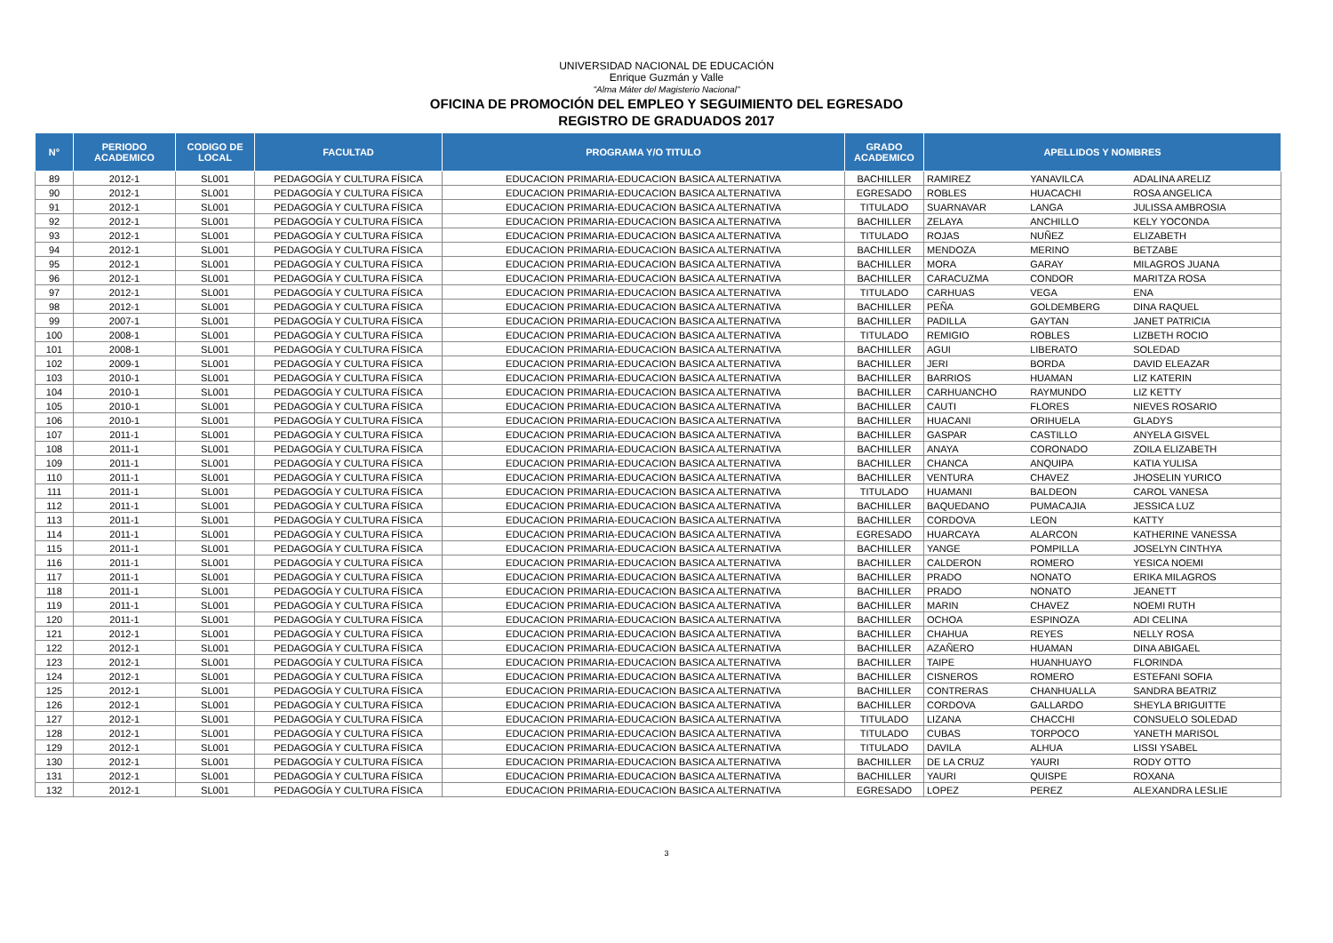UNIVERSIDAD NACIONAL DE EDUCACIÓN
Enrique Guzmán y Valle
"Alma Máter del Magisterio Nacional"
OFICINA DE PROMOCIÓN DEL EMPLEO Y SEGUIMIENTO DEL EGRESADO
REGISTRO DE GRADUADOS 2017
| N° | PERIODO ACADEMICO | CODIGO DE LOCAL | FACULTAD | PROGRAMA Y/O TITULO | GRADO ACADEMICO | APELLIDOS Y NOMBRES | | |
| --- | --- | --- | --- | --- | --- | --- | --- | --- |
| 89 | 2012-1 | SL001 | PEDAGOGÍA Y CULTURA FÍSICA | EDUCACION PRIMARIA-EDUCACION BASICA ALTERNATIVA | BACHILLER | RAMIREZ | YANAVILCA | ADALINA ARELIZ |
| 90 | 2012-1 | SL001 | PEDAGOGÍA Y CULTURA FÍSICA | EDUCACION PRIMARIA-EDUCACION BASICA ALTERNATIVA | EGRESADO | ROBLES | HUACACHI | ROSA ANGELICA |
| 91 | 2012-1 | SL001 | PEDAGOGÍA Y CULTURA FÍSICA | EDUCACION PRIMARIA-EDUCACION BASICA ALTERNATIVA | TITULADO | SUARNAVAR | LANGA | JULISSA AMBROSIA |
| 92 | 2012-1 | SL001 | PEDAGOGÍA Y CULTURA FÍSICA | EDUCACION PRIMARIA-EDUCACION BASICA ALTERNATIVA | BACHILLER | ZELAYA | ANCHILLO | KELY YOCONDA |
| 93 | 2012-1 | SL001 | PEDAGOGÍA Y CULTURA FÍSICA | EDUCACION PRIMARIA-EDUCACION BASICA ALTERNATIVA | TITULADO | ROJAS | NUÑEZ | ELIZABETH |
| 94 | 2012-1 | SL001 | PEDAGOGÍA Y CULTURA FÍSICA | EDUCACION PRIMARIA-EDUCACION BASICA ALTERNATIVA | BACHILLER | MENDOZA | MERINO | BETZABE |
| 95 | 2012-1 | SL001 | PEDAGOGÍA Y CULTURA FÍSICA | EDUCACION PRIMARIA-EDUCACION BASICA ALTERNATIVA | BACHILLER | MORA | GARAY | MILAGROS JUANA |
| 96 | 2012-1 | SL001 | PEDAGOGÍA Y CULTURA FÍSICA | EDUCACION PRIMARIA-EDUCACION BASICA ALTERNATIVA | BACHILLER | CARACUZMA | CONDOR | MARITZA ROSA |
| 97 | 2012-1 | SL001 | PEDAGOGÍA Y CULTURA FÍSICA | EDUCACION PRIMARIA-EDUCACION BASICA ALTERNATIVA | TITULADO | CARHUAS | VEGA | ENA |
| 98 | 2012-1 | SL001 | PEDAGOGÍA Y CULTURA FÍSICA | EDUCACION PRIMARIA-EDUCACION BASICA ALTERNATIVA | BACHILLER | PEÑA | GOLDEMBERG | DINA RAQUEL |
| 99 | 2007-1 | SL001 | PEDAGOGÍA Y CULTURA FÍSICA | EDUCACION PRIMARIA-EDUCACION BASICA ALTERNATIVA | BACHILLER | PADILLA | GAYTAN | JANET PATRICIA |
| 100 | 2008-1 | SL001 | PEDAGOGÍA Y CULTURA FÍSICA | EDUCACION PRIMARIA-EDUCACION BASICA ALTERNATIVA | TITULADO | REMIGIO | ROBLES | LIZBETH ROCIO |
| 101 | 2008-1 | SL001 | PEDAGOGÍA Y CULTURA FÍSICA | EDUCACION PRIMARIA-EDUCACION BASICA ALTERNATIVA | BACHILLER | AGUI | LIBERATO | SOLEDAD |
| 102 | 2009-1 | SL001 | PEDAGOGÍA Y CULTURA FÍSICA | EDUCACION PRIMARIA-EDUCACION BASICA ALTERNATIVA | BACHILLER | JERI | BORDA | DAVID ELEAZAR |
| 103 | 2010-1 | SL001 | PEDAGOGÍA Y CULTURA FÍSICA | EDUCACION PRIMARIA-EDUCACION BASICA ALTERNATIVA | BACHILLER | BARRIOS | HUAMAN | LIZ KATERIN |
| 104 | 2010-1 | SL001 | PEDAGOGÍA Y CULTURA FÍSICA | EDUCACION PRIMARIA-EDUCACION BASICA ALTERNATIVA | BACHILLER | CARHUANCHO | RAYMUNDO | LIZ KETTY |
| 105 | 2010-1 | SL001 | PEDAGOGÍA Y CULTURA FÍSICA | EDUCACION PRIMARIA-EDUCACION BASICA ALTERNATIVA | BACHILLER | CAUTI | FLORES | NIEVES ROSARIO |
| 106 | 2010-1 | SL001 | PEDAGOGÍA Y CULTURA FÍSICA | EDUCACION PRIMARIA-EDUCACION BASICA ALTERNATIVA | BACHILLER | HUACANI | ORIHUELA | GLADYS |
| 107 | 2011-1 | SL001 | PEDAGOGÍA Y CULTURA FÍSICA | EDUCACION PRIMARIA-EDUCACION BASICA ALTERNATIVA | BACHILLER | GASPAR | CASTILLO | ANYELA GISVEL |
| 108 | 2011-1 | SL001 | PEDAGOGÍA Y CULTURA FÍSICA | EDUCACION PRIMARIA-EDUCACION BASICA ALTERNATIVA | BACHILLER | ANAYA | CORONADO | ZOILA ELIZABETH |
| 109 | 2011-1 | SL001 | PEDAGOGÍA Y CULTURA FÍSICA | EDUCACION PRIMARIA-EDUCACION BASICA ALTERNATIVA | BACHILLER | CHANCA | ANQUIPA | KATIA YULISA |
| 110 | 2011-1 | SL001 | PEDAGOGÍA Y CULTURA FÍSICA | EDUCACION PRIMARIA-EDUCACION BASICA ALTERNATIVA | BACHILLER | VENTURA | CHAVEZ | JHOSELIN YURICO |
| 111 | 2011-1 | SL001 | PEDAGOGÍA Y CULTURA FÍSICA | EDUCACION PRIMARIA-EDUCACION BASICA ALTERNATIVA | TITULADO | HUAMANI | BALDEON | CAROL VANESA |
| 112 | 2011-1 | SL001 | PEDAGOGÍA Y CULTURA FÍSICA | EDUCACION PRIMARIA-EDUCACION BASICA ALTERNATIVA | BACHILLER | BAQUEDANO | PUMACAJIA | JESSICA LUZ |
| 113 | 2011-1 | SL001 | PEDAGOGÍA Y CULTURA FÍSICA | EDUCACION PRIMARIA-EDUCACION BASICA ALTERNATIVA | BACHILLER | CORDOVA | LEON | KATTY |
| 114 | 2011-1 | SL001 | PEDAGOGÍA Y CULTURA FÍSICA | EDUCACION PRIMARIA-EDUCACION BASICA ALTERNATIVA | EGRESADO | HUARCAYA | ALARCON | KATHERINE VANESSA |
| 115 | 2011-1 | SL001 | PEDAGOGÍA Y CULTURA FÍSICA | EDUCACION PRIMARIA-EDUCACION BASICA ALTERNATIVA | BACHILLER | YANGE | POMPILLA | JOSELYN CINTHYA |
| 116 | 2011-1 | SL001 | PEDAGOGÍA Y CULTURA FÍSICA | EDUCACION PRIMARIA-EDUCACION BASICA ALTERNATIVA | BACHILLER | CALDERON | ROMERO | YESICA NOEMI |
| 117 | 2011-1 | SL001 | PEDAGOGÍA Y CULTURA FÍSICA | EDUCACION PRIMARIA-EDUCACION BASICA ALTERNATIVA | BACHILLER | PRADO | NONATO | ERIKA MILAGROS |
| 118 | 2011-1 | SL001 | PEDAGOGÍA Y CULTURA FÍSICA | EDUCACION PRIMARIA-EDUCACION BASICA ALTERNATIVA | BACHILLER | PRADO | NONATO | JEANETT |
| 119 | 2011-1 | SL001 | PEDAGOGÍA Y CULTURA FÍSICA | EDUCACION PRIMARIA-EDUCACION BASICA ALTERNATIVA | BACHILLER | MARIN | CHAVEZ | NOEMI RUTH |
| 120 | 2011-1 | SL001 | PEDAGOGÍA Y CULTURA FÍSICA | EDUCACION PRIMARIA-EDUCACION BASICA ALTERNATIVA | BACHILLER | OCHOA | ESPINOZA | ADI CELINA |
| 121 | 2012-1 | SL001 | PEDAGOGÍA Y CULTURA FÍSICA | EDUCACION PRIMARIA-EDUCACION BASICA ALTERNATIVA | BACHILLER | CHAHUA | REYES | NELLY ROSA |
| 122 | 2012-1 | SL001 | PEDAGOGÍA Y CULTURA FÍSICA | EDUCACION PRIMARIA-EDUCACION BASICA ALTERNATIVA | BACHILLER | AZAÑERO | HUAMAN | DINA ABIGAEL |
| 123 | 2012-1 | SL001 | PEDAGOGÍA Y CULTURA FÍSICA | EDUCACION PRIMARIA-EDUCACION BASICA ALTERNATIVA | BACHILLER | TAIPE | HUANHUAYO | FLORINDA |
| 124 | 2012-1 | SL001 | PEDAGOGÍA Y CULTURA FÍSICA | EDUCACION PRIMARIA-EDUCACION BASICA ALTERNATIVA | BACHILLER | CISNEROS | ROMERO | ESTEFANI SOFIA |
| 125 | 2012-1 | SL001 | PEDAGOGÍA Y CULTURA FÍSICA | EDUCACION PRIMARIA-EDUCACION BASICA ALTERNATIVA | BACHILLER | CONTRERAS | CHANHUALLA | SANDRA BEATRIZ |
| 126 | 2012-1 | SL001 | PEDAGOGÍA Y CULTURA FÍSICA | EDUCACION PRIMARIA-EDUCACION BASICA ALTERNATIVA | BACHILLER | CORDOVA | GALLARDO | SHEYLA BRIGUITTE |
| 127 | 2012-1 | SL001 | PEDAGOGÍA Y CULTURA FÍSICA | EDUCACION PRIMARIA-EDUCACION BASICA ALTERNATIVA | TITULADO | LIZANA | CHACCHI | CONSUELO SOLEDAD |
| 128 | 2012-1 | SL001 | PEDAGOGÍA Y CULTURA FÍSICA | EDUCACION PRIMARIA-EDUCACION BASICA ALTERNATIVA | TITULADO | CUBAS | TORPOCO | YANETH MARISOL |
| 129 | 2012-1 | SL001 | PEDAGOGÍA Y CULTURA FÍSICA | EDUCACION PRIMARIA-EDUCACION BASICA ALTERNATIVA | TITULADO | DAVILA | ALHUA | LISSI YSABEL |
| 130 | 2012-1 | SL001 | PEDAGOGÍA Y CULTURA FÍSICA | EDUCACION PRIMARIA-EDUCACION BASICA ALTERNATIVA | BACHILLER | DE LA CRUZ | YAURI | RODY OTTO |
| 131 | 2012-1 | SL001 | PEDAGOGÍA Y CULTURA FÍSICA | EDUCACION PRIMARIA-EDUCACION BASICA ALTERNATIVA | BACHILLER | YAURI | QUISPE | ROXANA |
| 132 | 2012-1 | SL001 | PEDAGOGÍA Y CULTURA FÍSICA | EDUCACION PRIMARIA-EDUCACION BASICA ALTERNATIVA | EGRESADO | LOPEZ | PEREZ | ALEXANDRA LESLIE |
3